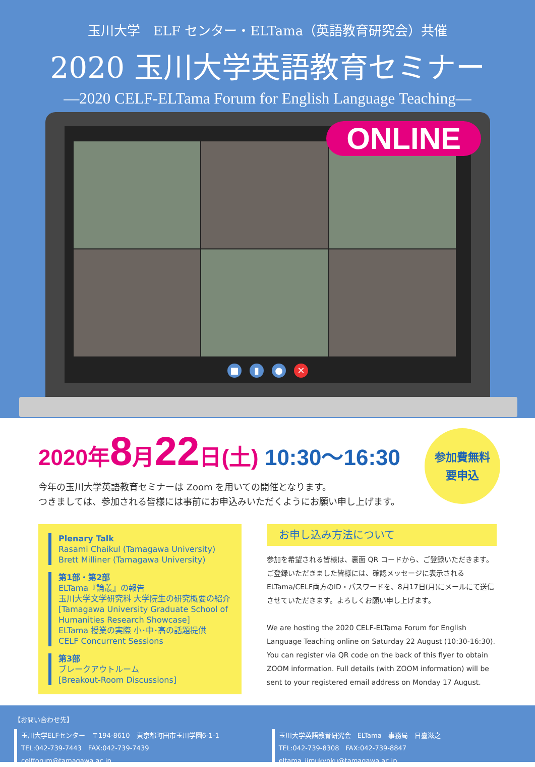玉川大学　ELF センター・ELTama（英語教育研究会）共催
2020 玉川大学英語教育セミナー
―2020 CELF-ELTama Forum for English Language Teaching―
ONLINE
■ ▮ ● ✕
2020年8月22日(土) 10:30〜16:30
参加費無料
要申込
今年の玉川大学英語教育セミナーは Zoom を用いての開催となります。
つきましては、参加される皆様には事前にお申込みいただくようにお願い申し上げます。
Plenary Talk
Rasami Chaikul (Tamagawa University)
Brett Milliner (Tamagawa University)
第1部・第2部
ELTama『論叢』の報告
玉川大学文学研究科 大学院生の研究概要の紹介
[Tamagawa University Graduate School of Humanities Research Showcase]
ELTama 授業の実際 小･中･高の話題提供
CELF Concurrent Sessions
第3部
ブレークアウトルーム
[Breakout-Room Discussions]
お申し込み方法について
参加を希望される皆様は、裏面 QR コードから、ご登録いただきます。ご登録いただきました皆様には、確認メッセージに表示される ELTama/CELF両方のID・パスワードを、8月17日(月)にメールにて送信させていただきます。よろしくお願い申し上げます。
We are hosting the 2020 CELF-ELTama Forum for English Language Teaching online on Saturday 22 August (10:30-16:30). You can register via QR code on the back of this flyer to obtain ZOOM information. Full details (with ZOOM information) will be sent to your registered email address on Monday 17 August.
【お問い合わせ先】
玉川大学ELFセンター　〒194-8610　東京都町田市玉川学園6-1-1
TEL:042-739-7443　FAX:042-739-7439　celfforum@tamagawa.ac.jp
玉川大学英語教育研究会　ELTama　事務局　日臺滋之
TEL:042-739-8308　FAX:042-739-8847　eltama_jimukyoku@tamagawa.ac.jp